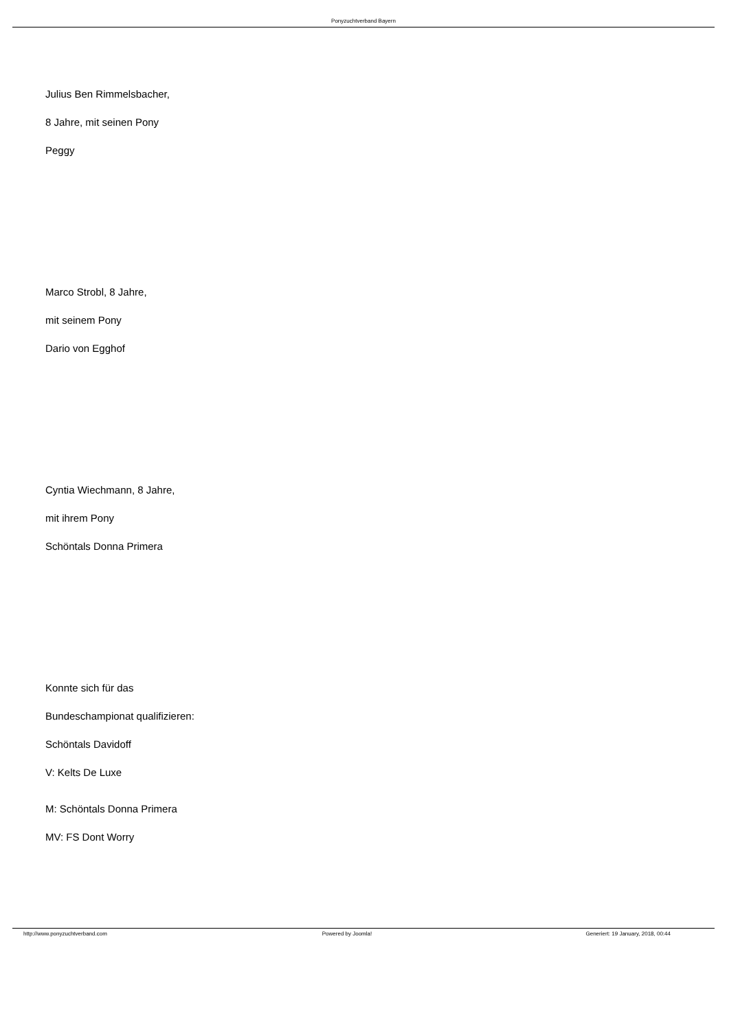Ponyzuchtverband Bayern
Julius Ben Rimmelsbacher,
8 Jahre, mit seinen Pony
Peggy
Marco Strobl, 8 Jahre,
mit seinem Pony
Dario von Egghof
Cyntia Wiechmann, 8 Jahre,
mit ihrem Pony
Schöntals Donna Primera
Konnte sich für das
Bundeschampionat qualifizieren:
Schöntals Davidoff
V: Kelts De Luxe
M: Schöntals Donna Primera
MV: FS Dont Worry
http://www.ponyzuchtverband.com
Powered by Joomla! Generiert: 19 January, 2018, 00:44